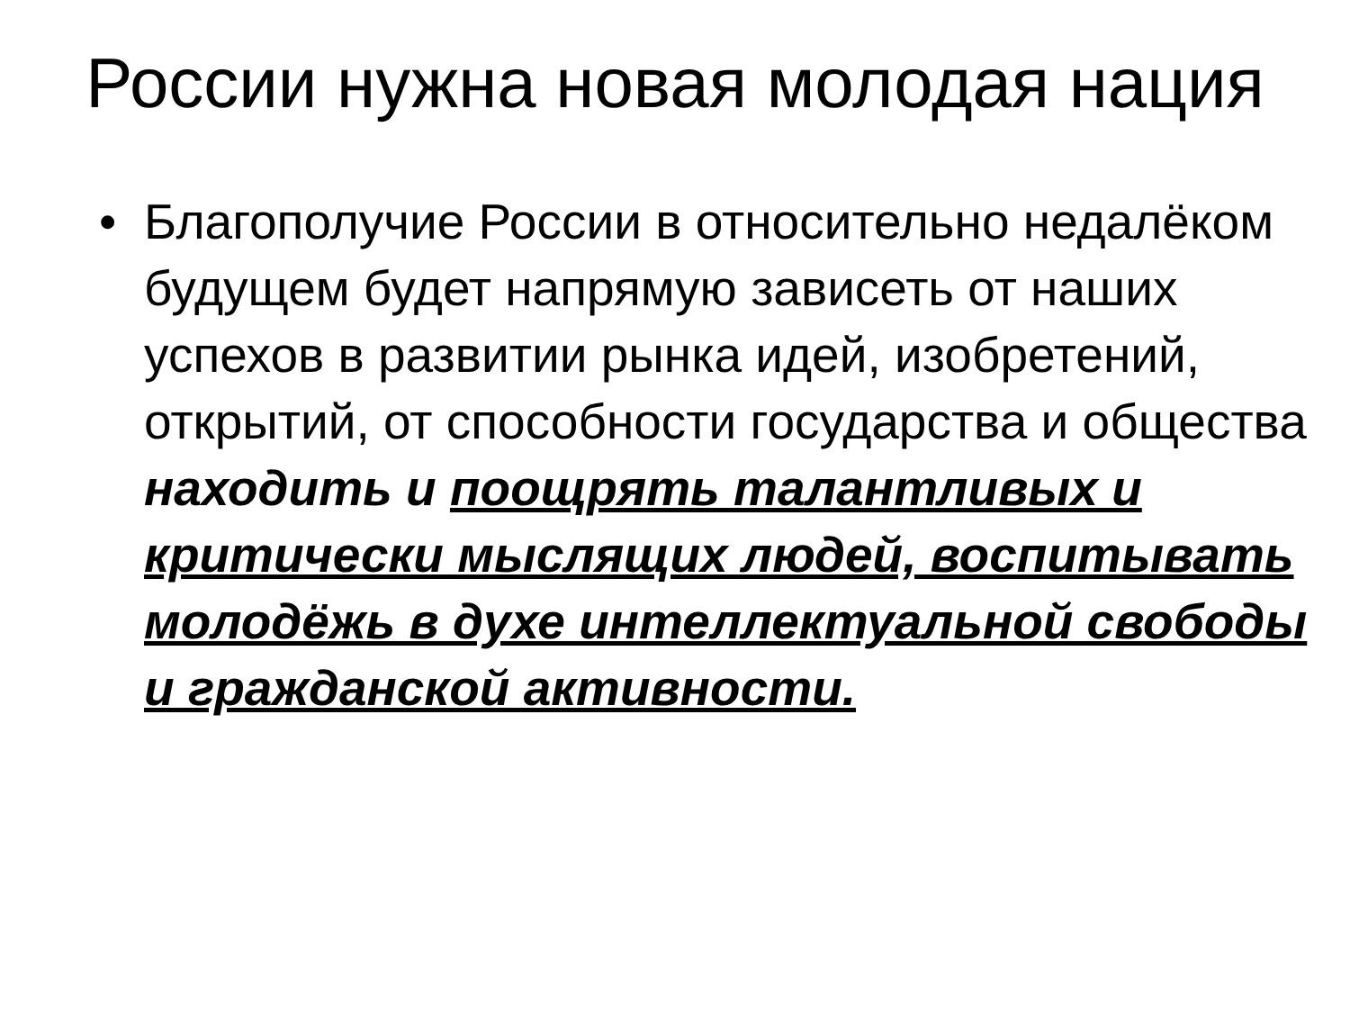России нужна новая молодая нация
• Благополучие России в относительно недалёком будущем будет напрямую зависеть от наших успехов в развитии рынка идей, изобретений, открытий, от способности государства и общества находить и поощрять талантливых и критически мыслящих людей, воспитывать молодёжь в духе интеллектуальной свободы и гражданской активности.